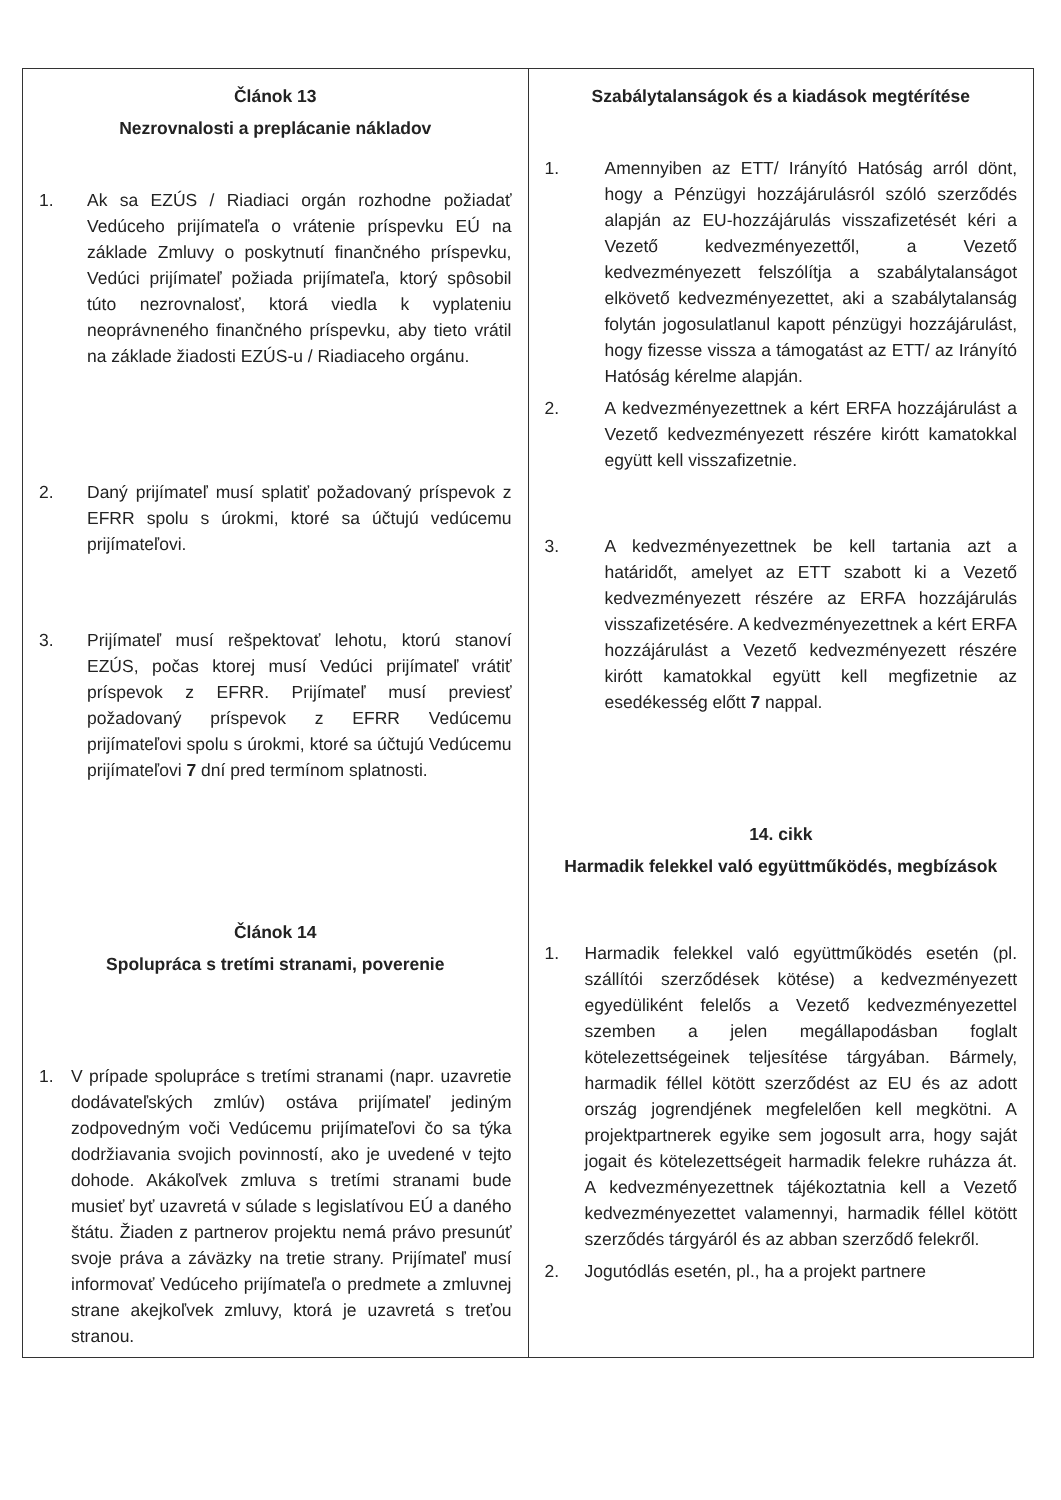| Článok 13 Nezrovnalosti a preplácanie nákladov 1. Ak sa EZÚS / Riadiaci orgán rozhodne požiadať Vedúceho prijímateľa o vrátenie príspevku EÚ na základe Zmluvy o poskytnutí finančného príspevku, Vedúci prijímateľ požiada prijímateľa, ktorý spôsobil túto nezrovnalosť, ktorá viedla k vyplateniu neoprávneného finančného príspevku, aby tieto vrátil na základe žiadosti EZÚS-u / Riadiaceho orgánu. 2. Daný prijímateľ musí splatiť požadovaný príspevok z EFRR spolu s úrokmi, ktoré sa účtujú vedúcemu prijímateľovi. 3. Prijímateľ musí rešpektovať lehotu, ktorú stanoví EZÚS, počas ktorej musí Vedúci prijímateľ vrátiť príspevok z EFRR. Prijímateľ musí previesť požadovaný príspevok z EFRR Vedúcemu prijímateľovi spolu s úrokmi, ktoré sa účtujú Vedúcemu prijímateľovi 7 dní pred termínom splatnosti. Článok 14 Spolupráca s tretími stranami, poverenie 1. V prípade spolupráce s tretími stranami (napr. uzavretie dodávateľských zmlúv) ostáva prijímateľ jediným zodpovedným voči Vedúcemu prijímateľovi čo sa týka dodržiavania svojich povinností, ako je uvedené v tejto dohode. Akákoľvek zmluva s tretími stranami bude musieť byť uzavretá v súlade s legislatívou EÚ a daného štátu. Žiaden z partnerov projektu nemá právo presunúť svoje práva a záväzky na tretie strany. Prijímateľ musí informovať Vedúceho prijímateľa o predmete a zmluvnej strane akejkoľvek zmluvy, ktorá je uzavretá s treťou stranou. | Szabálytalanságok és a kiadások megtérítése 1. Amennyiben az ETT/ Irányító Hatóság arról dönt, hogy a Pénzügyi hozzájárulásról szóló szerződés alapján az EU-hozzájárulás visszafizetését kéri a Vezető kedvezményezettől, a Vezető kedvezményezett felszólítja a szabálytalanságot elkövető kedvezményezettet, aki a szabálytalanság folytán jogosulatlanul kapott pénzügyi hozzájárulást, hogy fizesse vissza a támogatást az ETT/ az Irányító Hatóság kérelme alapján. 2. A kedvezményezettnek a kért ERFA hozzájárulást a Vezető kedvezményezett részére kirótt kamatokkal együtt kell visszafizetnie. 3. A kedvezményezettnek be kell tartania azt a határidőt, amelyet az ETT szabott ki a Vezető kedvezményezett részére az ERFA hozzájárulás visszafizetésére. A kedvezményezettnek a kért ERFA hozzájárulást a Vezető kedvezményezett részére kirótt kamatokkal együtt kell megfizetnie az esedékesség előtt 7 nappal. 14. cikk Harmadik felekkel való együttműködés, megbízások 1. Harmadik felekkel való együttműködés esetén (pl. szállítói szerződések kötése) a kedvezményezett egyedüliként felelős a Vezető kedvezményezettel szemben a jelen megállapodásban foglalt kötelezettségeinek teljesítése tárgyában. Bármely, harmadik féllel kötött szerződést az EU és az adott ország jogrendjének megfelelően kell megkötni. A projektpartnerek egyike sem jogosult arra, hogy saját jogait és kötelezettségeit harmadik felekre ruházza át. A kedvezményezettnek tájékoztatnia kell a Vezető kedvezményezettet valamennyi, harmadik féllel kötött szerződés tárgyáról és az abban szerződő felekről. 2. Jogutódlás esetén, pl., ha a projekt partnere |